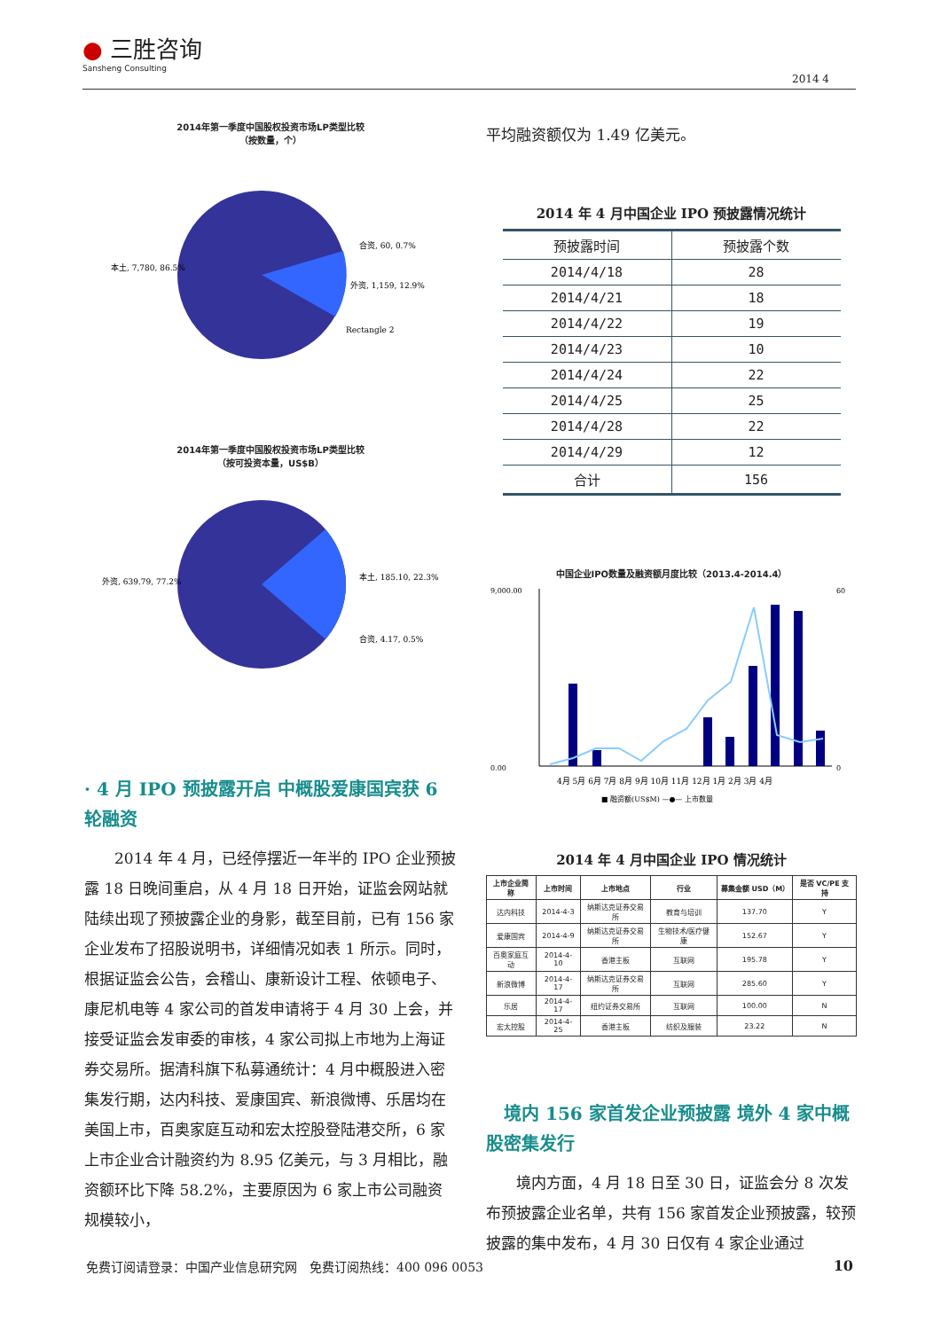● 三胜咨询
Sansheng Consulting
2014 4
2014年第一季度中国股权投资市场LP类型比较
（按数量，个）
本土, 7,780, 86.5%
合资, 60, 0.7%
外资, 1,159, 12.9%
Rectangle 2
2014年第一季度中国股权投资市场LP类型比较
（按可投资本量，US$B）
外资, 639.79, 77.2%
本土, 185.10, 22.3%
合资, 4.17, 0.5%
· 4 月 IPO 预披露开启 中概股爱康国宾获 6 轮融资
2014 年 4 月，已经停摆近一年半的 IPO 企业预披露 18 日晚间重启，从 4 月 18 日开始，证监会网站就陆续出现了预披露企业的身影，截至目前，已有 156 家企业发布了招股说明书，详细情况如表 1 所示。同时，根据证监会公告，会稽山、康新设计工程、依顿电子、康尼机电等 4 家公司的首发申请将于 4 月 30 上会，并接受证监会发审委的审核，4 家公司拟上市地为上海证券交易所。据清科旗下私募通统计：4 月中概股进入密集发行期，达内科技、爱康国宾、新浪微博、乐居均在美国上市，百奥家庭互动和宏太控股登陆港交所，6 家上市企业合计融资约为 8.95 亿美元，与 3 月相比，融资额环比下降 58.2%，主要原因为 6 家上市公司融资规模较小，
平均融资额仅为 1.49 亿美元。
2014 年 4 月中国企业 IPO 预披露情况统计
| 预披露时间 | 预披露个数 |
| --- | --- |
| 2014/4/18 | 28 |
| 2014/4/21 | 18 |
| 2014/4/22 | 19 |
| 2014/4/23 | 10 |
| 2014/4/24 | 22 |
| 2014/4/25 | 25 |
| 2014/4/28 | 22 |
| 2014/4/29 | 12 |
| 合计 | 156 |
中国企业IPO数量及融资额月度比较（2013.4-2014.4）
9,000.00
0.00
60
0
4月 5月 6月 7月 8月 9月 10月 11月 12月 1月 2月 3月 4月
■ 融资额(US$M) —●— 上市数量
2014 年 4 月中国企业 IPO 情况统计
| 上市企业简称 | 上市时间 | 上市地点 | 行业 | 募集金额 USD（M） | 是否 VC/PE 支持 |
| --- | --- | --- | --- | --- | --- |
| 达内科技 | 2014-4-3 | 纳斯达克证券交易所 | 教育与培训 | 137.70 | Y |
| 爱康国宾 | 2014-4-9 | 纳斯达克证券交易所 | 生物技术/医疗健康 | 152.67 | Y |
| 百奥家庭互动 | 2014-4-10 | 香港主板 | 互联网 | 195.78 | Y |
| 新浪微博 | 2014-4-17 | 纳斯达克证券交易所 | 互联网 | 285.60 | Y |
| 乐居 | 2014-4-17 | 纽约证券交易所 | 互联网 | 100.00 | N |
| 宏太控股 | 2014-4-25 | 香港主板 | 纺织及服装 | 23.22 | N |
　境内 156 家首发企业预披露 境外 4 家中概股密集发行
境内方面，4 月 18 日至 30 日，证监会分 8 次发布预披露企业名单，共有 156 家首发企业预披露，较预披露的集中发布，4 月 30 日仅有 4 家企业通过
免费订阅请登录：中国产业信息研究网　免费订阅热线：400 096 0053 10